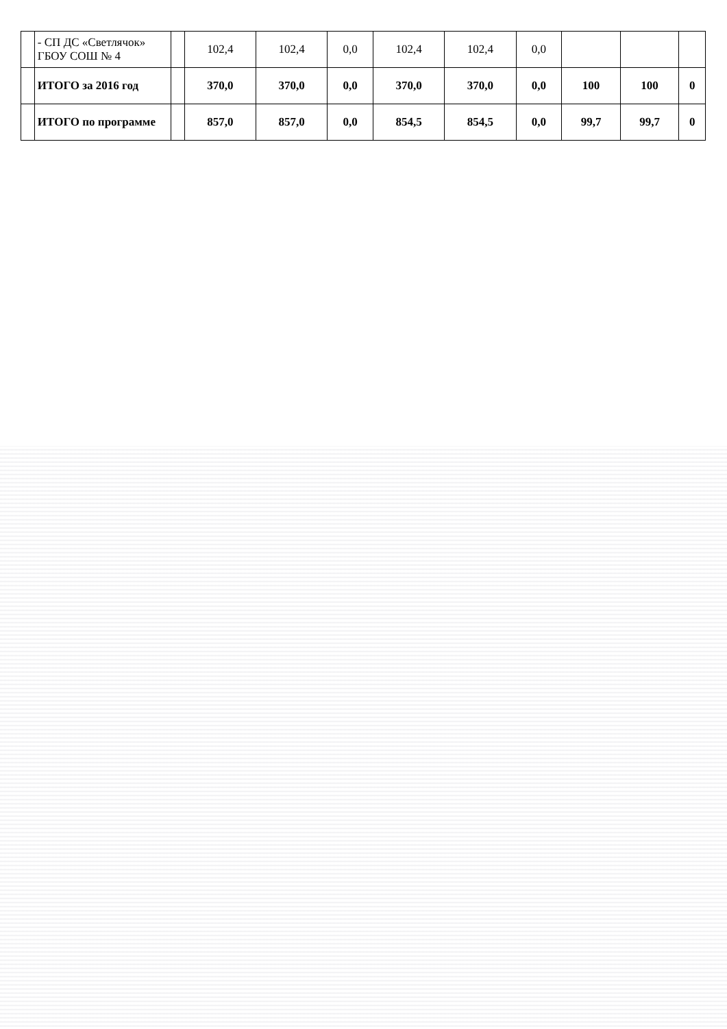| | - СП ДС «Светлячок» ГБОУ СОШ № 4 | | 102,4 | 102,4 | 0,0 | 102,4 | 102,4 | 0,0 | | | |
| | ИТОГО за 2016 год | | 370,0 | 370,0 | 0,0 | 370,0 | 370,0 | 0,0 | 100 | 100 | 0 |
| | ИТОГО по программе | | 857,0 | 857,0 | 0,0 | 854,5 | 854,5 | 0,0 | 99,7 | 99,7 | 0 |